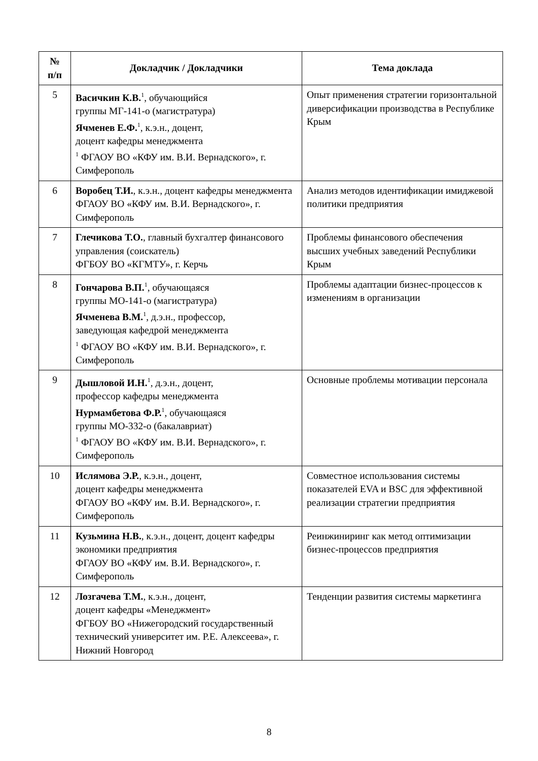| № п/п | Докладчик / Докладчики | Тема доклада |
| --- | --- | --- |
| 5 | Васичкин К.В.<sup>1</sup>, обучающийся группы МГ-141-о (магистратура) Ячменев Е.Ф.<sup>1</sup>, к.э.н., доцент, доцент кафедры менеджмента <sup>1</sup> ФГАОУ ВО «КФУ им. В.И. Вернадского», г. Симферополь | Опыт применения стратегии горизонтальной диверсификации производства в Республике Крым |
| 6 | Воробец Т.И. , к.э.н., доцент кафедры менеджмента ФГАОУ ВО «КФУ им. В.И. Вернадского», г. Симферополь | Анализ методов идентификации имиджевой политики предприятия |
| 7 | Глечикова Т.О. , главный бухгалтер финансового управления (соискатель) ФГБОУ ВО «КГМТУ», г. Керчь | Проблемы финансового обеспечения высших учебных заведений Республики Крым |
| 8 | Гончарова В.П.<sup>1</sup>, обучающаяся группы МО-141-о (магистратура) Ячменева В.М.<sup>1</sup>, д.э.н., профессор, заведующая кафедрой менеджмента <sup>1</sup> ФГАОУ ВО «КФУ им. В.И. Вернадского», г. Симферополь | Проблемы адаптации бизнес-процессов к изменениям в организации |
| 9 | Дышловой И.Н.<sup>1</sup>, д.э.н., доцент, профессор кафедры менеджмента Нурмамбетова Ф.Р.<sup>1</sup>, обучающаяся группы МО-332-о (бакалавриат) <sup>1</sup> ФГАОУ ВО «КФУ им. В.И. Вернадского», г. Симферополь | Основные проблемы мотивации персонала |
| 10 | Ислямова Э.Р. , к.э.н., доцент, доцент кафедры менеджмента ФГАОУ ВО «КФУ им. В.И. Вернадского», г. Симферополь | Совместное использования системы показателей EVA и BSC для эффективной реализации стратегии предприятия |
| 11 | Кузьмина Н.В. , к.э.н., доцент, доцент кафедры экономики предприятия ФГАОУ ВО «КФУ им. В.И. Вернадского», г. Симферополь | Реинжиниринг как метод оптимизации бизнес-процессов предприятия |
| 12 | Лозгачева Т.М. , к.э.н., доцент, доцент кафедры «Менеджмент» ФГБОУ ВО «Нижегородский государственный технический университет им. Р.Е. Алексеева», г. Нижний Новгород | Тенденции развития системы маркетинга |
8